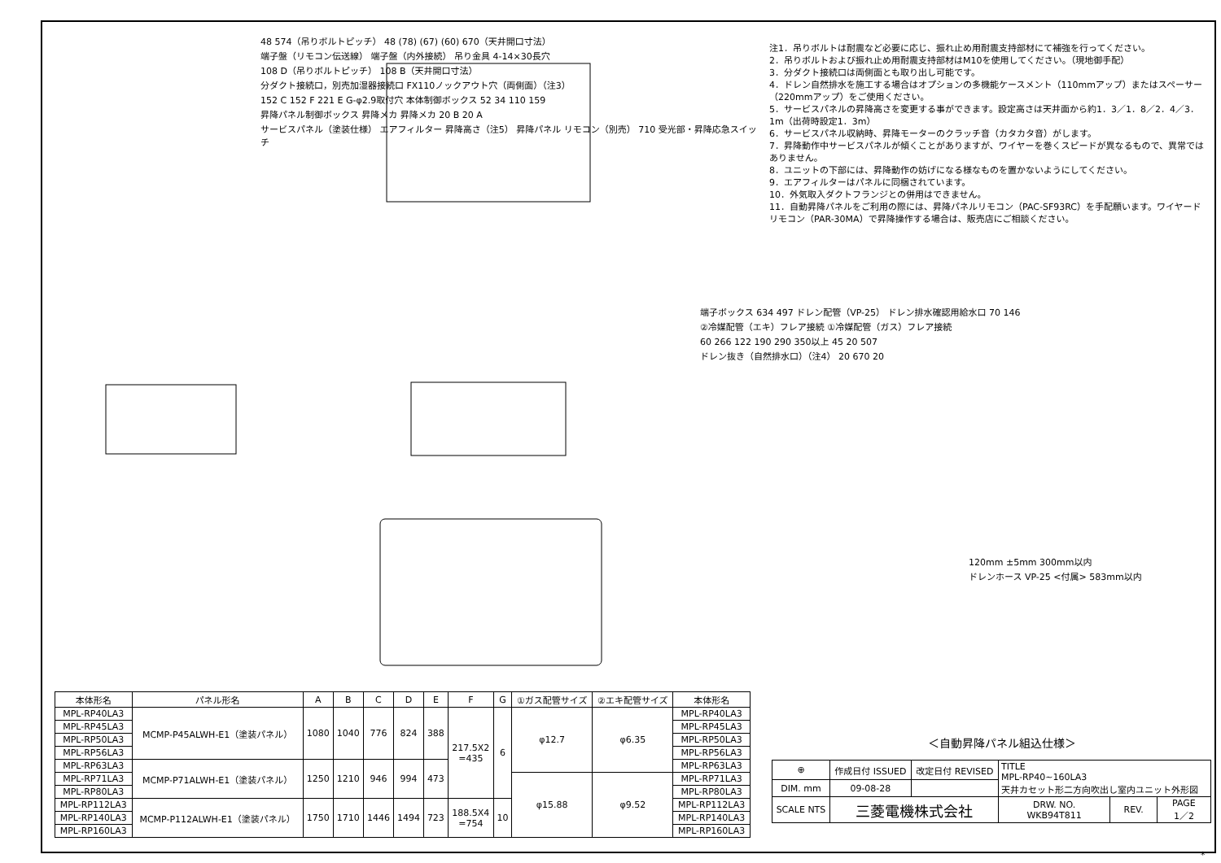注1．吊りボルトは耐震など必要に応じ、振れ止め用耐震支持部材にて補強を行ってください。
2．吊りボルトおよび振れ止め用耐震支持部材はM10を使用してください。（現地御手配）
3．分ダクト接続口は両側面とも取り出し可能です。
4．ドレン自然排水を施工する場合はオプションの多機能ケースメント（110mmアップ）またはスペーサー（220mmアップ）をご使用ください。
5．サービスパネルの昇降高さを変更する事ができます。設定高さは天井面から約1．3／1．8／2．4／3．1m（出荷時設定1．3m）
6．サービスパネル収納時、昇降モーターのクラッチ音（カタカタ音）がします。
7．昇降動作中サービスパネルが傾くことがありますが、ワイヤーを巻くスピードが異なるもので、異常ではありません。
8．ユニットの下部には、昇降動作の妨げになる様なものを置かないようにしてください。
9．エアフィルターはパネルに同梱されています。
10．外気取入ダクトフランジとの併用はできません。
11．自動昇降パネルをご利用の際には、昇降パネルリモコン（PAC-SF93RC）を手配願います。ワイヤードリモコン（PAR-30MA）で昇降操作する場合は、販売店にご相談ください。
48 574（吊りボルトピッチ） 48 (78) (67) (60) 670（天井開口寸法）
端子盤（リモコン伝送線） 端子盤（内外接続） 吊り金具 4-14×30長穴
108 D（吊りボルトピッチ） 108 B（天井開口寸法）
分ダクト接続口，別売加湿器接続口 FX110ノックアウト穴（両側面）（注3）
152 C 152 F 221 E G-φ2.9取付穴 本体制御ボックス 52 34 110 159
昇降パネル制御ボックス 昇降メカ 昇降メカ 20 B 20 A
サービスパネル（塗装仕様） エアフィルター 昇降高さ（注5） 昇降パネル リモコン（別売） 710 受光部・昇降応急スイッチ
端子ボックス 634 497 ドレン配管（VP-25） ドレン排水確認用給水口 70 146
②冷媒配管（エキ）フレア接続 ①冷媒配管（ガス）フレア接続
60 266 122 190 290 350以上 45 20 507
ドレン抜き（自然排水口）（注4） 20 670 20
120mm ±5mm 300mm以内
ドレンホース VP-25 <付属> 583mm以内
＜自動昇降パネル組込仕様＞
| 本体形名 | パネル形名 | A | B | C | D | E | F | G | ①ガス配管サイズ | ②エキ配管サイズ | 本体形名 |
| --- | --- | --- | --- | --- | --- | --- | --- | --- | --- | --- | --- |
| MPL-RP40LA3 | MCMP-P45ALWH-E1（塗装パネル） | 1080 | 1040 | 776 | 824 | 388 | 217.5X2 =435 | 6 | φ12.7 | φ6.35 | MPL-RP40LA3 |
| MPL-RP45LA3 | | | | | | | | | | | MPL-RP45LA3 |
| MPL-RP50LA3 | | | | | | | | | | | MPL-RP50LA3 |
| MPL-RP56LA3 | | | | | | | | | | | MPL-RP56LA3 |
| MPL-RP63LA3 | MCMP-P71ALWH-E1（塗装パネル） | 1250 | 1210 | 946 | 994 | 473 | | | | | MPL-RP63LA3 |
| MPL-RP71LA3 | | | | | | | | | φ15.88 | φ9.52 | MPL-RP71LA3 |
| MPL-RP80LA3 | | | | | | | | | | | MPL-RP80LA3 |
| MPL-RP112LA3 | MCMP-P112ALWH-E1（塗装パネル） | 1750 | 1710 | 1446 | 1494 | 723 | 188.5X4 =754 | 10 | | | MPL-RP112LA3 |
| MPL-RP140LA3 | | | | | | | | | | | MPL-RP140LA3 |
| MPL-RP160LA3 | | | | | | | | | | | MPL-RP160LA3 |
| ⊕ | 作成日付 ISSUED | 改定日付 REVISED | TITLE MPL-RP40~160LA3 天井カセット形二方向吹出し室内ユニット外形図 | | |
| DIM. mm | 09-08-28 | | | | |
| SCALE NTS | 三菱電機株式会社 | | DRW. NO. WKB94T811 | REV. | PAGE 1／2 |
*